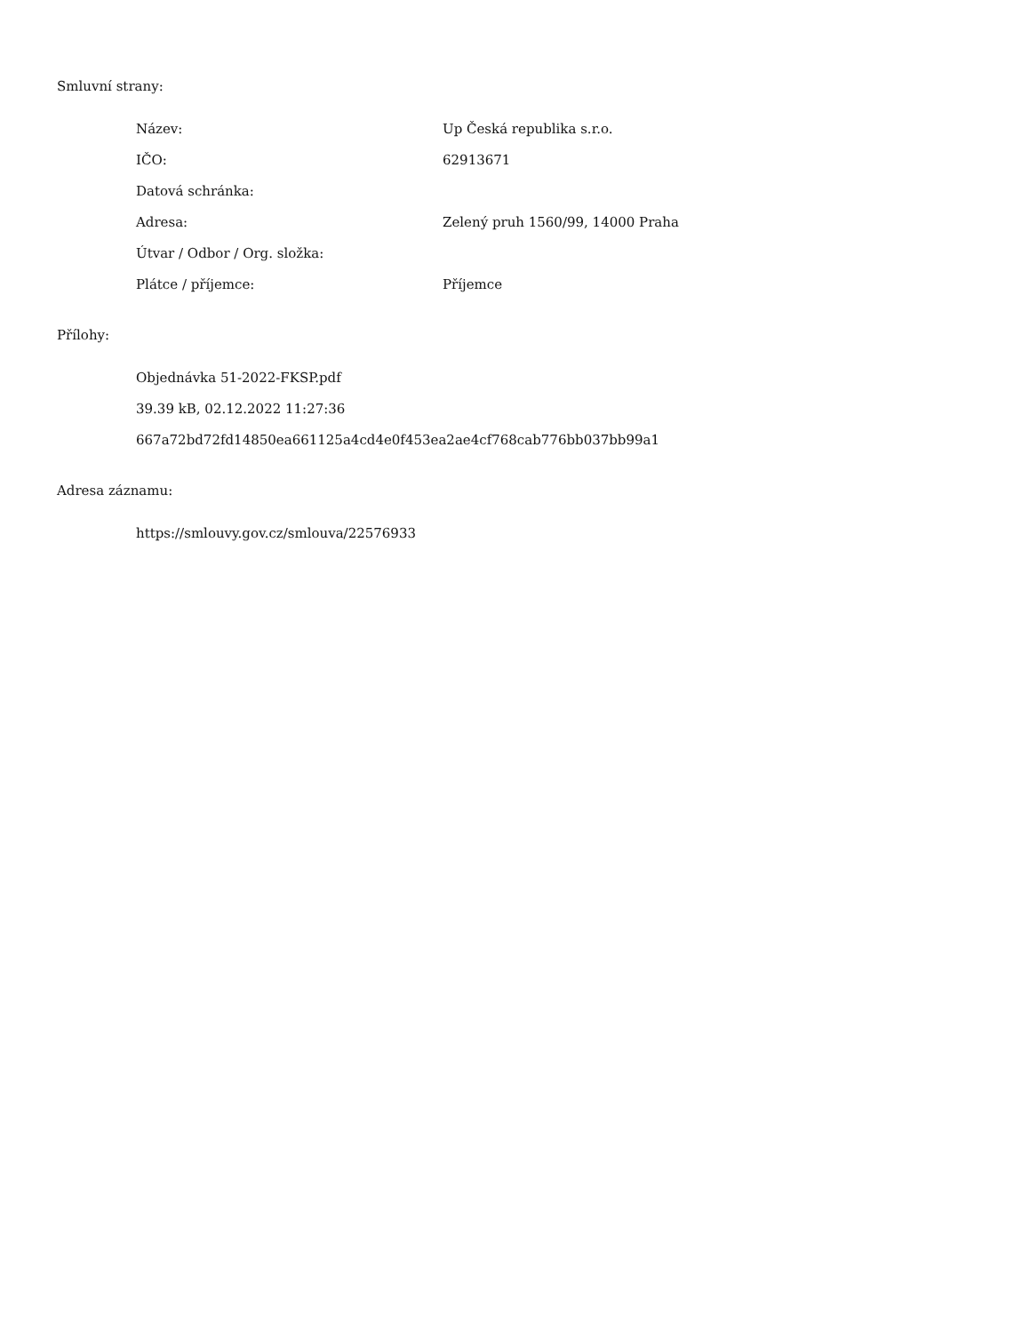Smluvní strany:
| Název: | Up Česká republika s.r.o. |
| IČO: | 62913671 |
| Datová schránka: | |
| Adresa: | Zelený pruh 1560/99, 14000 Praha |
| Útvar / Odbor / Org. složka: | |
| Plátce / příjemce: | Příjemce |
Přílohy:
Objednávka 51-2022-FKSP.pdf
39.39 kB, 02.12.2022 11:27:36
667a72bd72fd14850ea661125a4cd4e0f453ea2ae4cf768cab776bb037bb99a1
Adresa záznamu:
https://smlouvy.gov.cz/smlouva/22576933